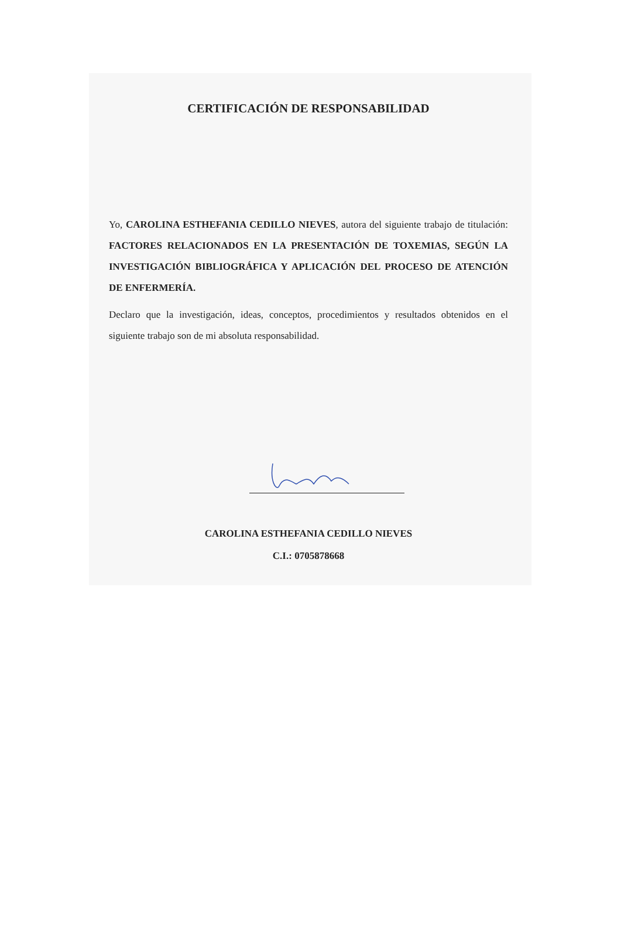CERTIFICACIÓN DE RESPONSABILIDAD
Yo, CAROLINA ESTHEFANIA CEDILLO NIEVES, autora del siguiente trabajo de titulación: FACTORES RELACIONADOS EN LA PRESENTACIÓN DE TOXEMIAS, SEGÚN LA INVESTIGACIÓN BIBLIOGRÁFICA Y APLICACIÓN DEL PROCESO DE ATENCIÓN DE ENFERMERÍA.
Declaro que la investigación, ideas, conceptos, procedimientos y resultados obtenidos en el siguiente trabajo son de mi absoluta responsabilidad.
CAROLINA ESTHEFANIA CEDILLO NIEVES
C.I.: 0705878668